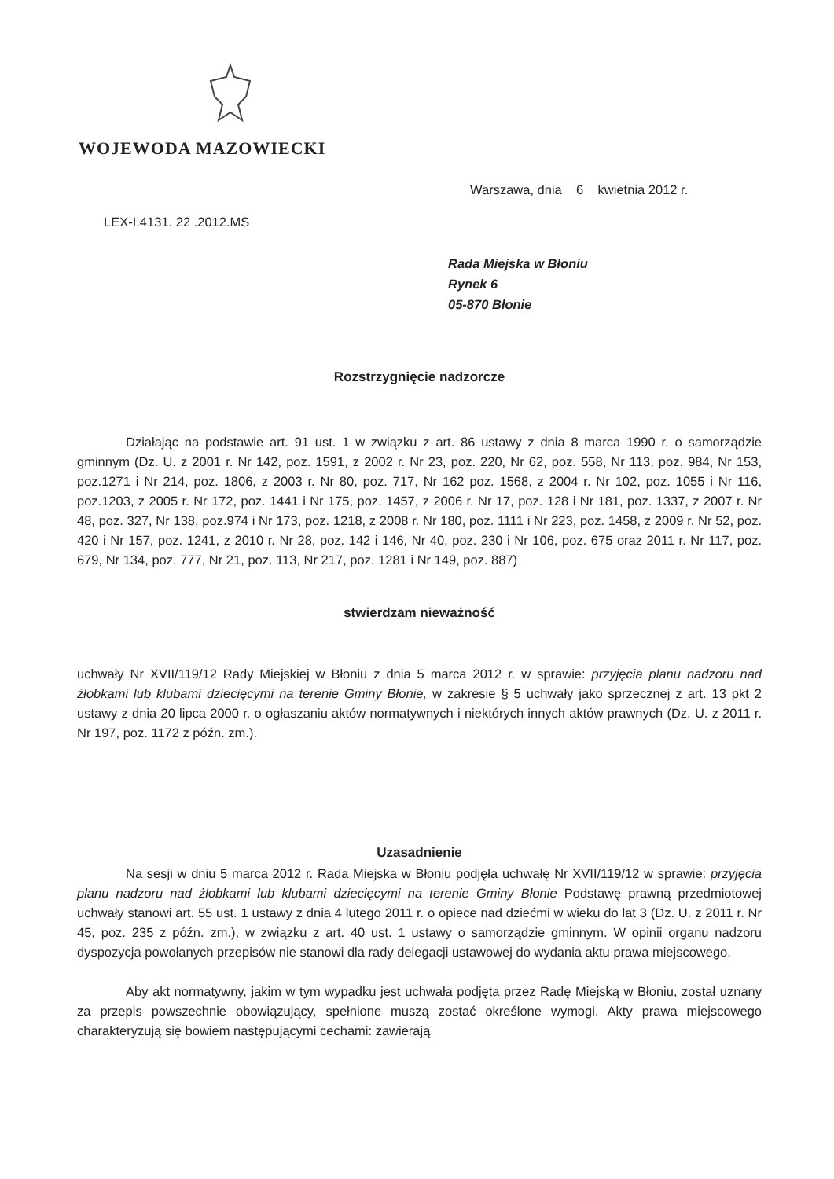WOJEWODA MAZOWIECKI
Warszawa, dnia 6 kwietnia 2012 r.
LEX-I.4131. 22 .2012.MS
Rada Miejska w Błoniu
Rynek 6
05-870 Błonie
Rozstrzygnięcie nadzorcze
Działając na podstawie art. 91 ust. 1 w związku z art. 86 ustawy z dnia 8 marca 1990 r. o samorządzie gminnym (Dz. U. z 2001 r. Nr 142, poz. 1591, z 2002 r. Nr 23, poz. 220, Nr 62, poz. 558, Nr 113, poz. 984, Nr 153, poz.1271 i Nr 214, poz. 1806, z 2003 r. Nr 80, poz. 717, Nr 162 poz. 1568, z 2004 r. Nr 102, poz. 1055 i Nr 116, poz.1203, z 2005 r. Nr 172, poz. 1441 i Nr 175, poz. 1457, z 2006 r. Nr 17, poz. 128 i Nr 181, poz. 1337, z 2007 r. Nr 48, poz. 327, Nr 138, poz.974 i Nr 173, poz. 1218, z 2008 r. Nr 180, poz. 1111 i Nr 223, poz. 1458, z 2009 r. Nr 52, poz. 420 i Nr 157, poz. 1241, z 2010 r. Nr 28, poz. 142 i 146, Nr 40, poz. 230 i Nr 106, poz. 675 oraz 2011 r. Nr 117, poz. 679, Nr 134, poz. 777, Nr 21, poz. 113, Nr 217, poz. 1281 i Nr 149, poz. 887)
stwierdzam nieważność
uchwały Nr XVII/119/12 Rady Miejskiej w Błoniu z dnia 5 marca 2012 r. w sprawie: przyjęcia planu nadzoru nad żłobkami lub klubami dziecięcymi na terenie Gminy Błonie, w zakresie § 5 uchwały jako sprzecznej z art. 13 pkt 2 ustawy z dnia 20 lipca 2000 r. o ogłaszaniu aktów normatywnych i niektórych innych aktów prawnych (Dz. U. z 2011 r. Nr 197, poz. 1172 z późn. zm.).
Uzasadnienie
Na sesji w dniu 5 marca 2012 r. Rada Miejska w Błoniu podjęła uchwałę Nr XVII/119/12 w sprawie: przyjęcia planu nadzoru nad żłobkami lub klubami dziecięcymi na terenie Gminy Błonie Podstawę prawną przedmiotowej uchwały stanowi art. 55 ust. 1 ustawy z dnia 4 lutego 2011 r. o opiece nad dziećmi w wieku do lat 3 (Dz. U. z 2011 r. Nr 45, poz. 235 z późn. zm.), w związku z art. 40 ust. 1 ustawy o samorządzie gminnym. W opinii organu nadzoru dyspozycja powołanych przepisów nie stanowi dla rady delegacji ustawowej do wydania aktu prawa miejscowego.
Aby akt normatywny, jakim w tym wypadku jest uchwała podjęta przez Radę Miejską w Błoniu, został uznany za przepis powszechnie obowiązujący, spełnione muszą zostać określone wymogi. Akty prawa miejscowego charakteryzują się bowiem następującymi cechami: zawierają